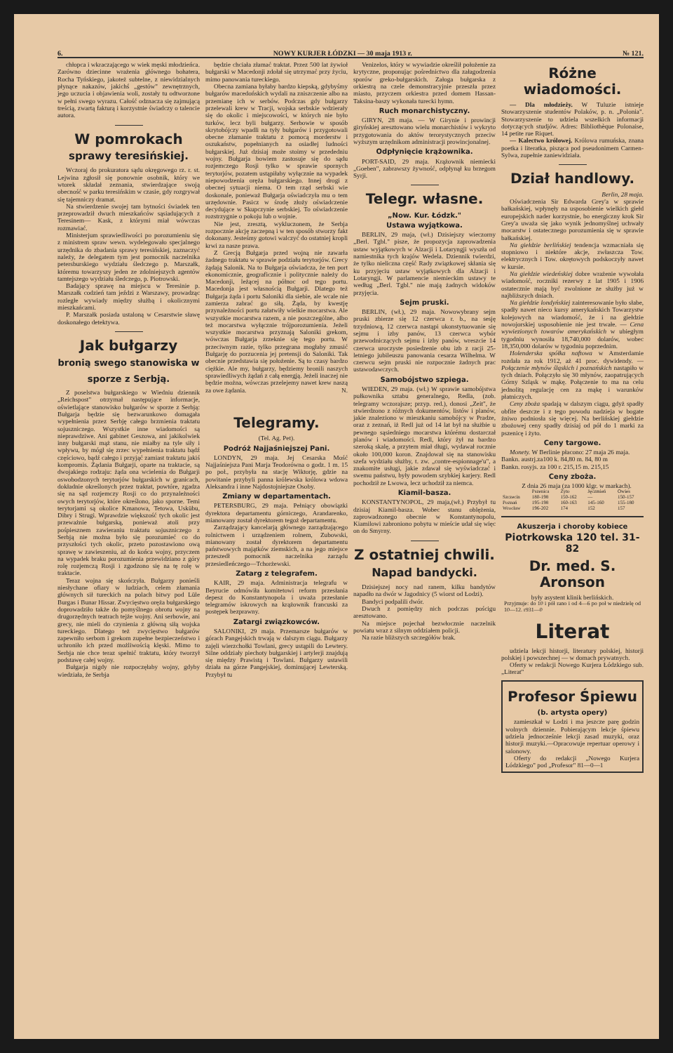6. NOWY KURJER ŁÓDZKI — 30 maja 1913 r. № 121.
chłopca i wkraczającego w wiek męski młodzieńca. Zarówno dziecinne wrażenia głównego bohatera, Rocha Tyńskiego, jakoteż subtelne, z niewidzialnych płynące nakazów, jakichś „gestów" zewnętrznych, jego uczucia i objawienia woli, zostały tu odtworzone w pełni swego wyrazu. Całość odznacza się zajmującą treścią, zwartą fakturą i korzystnie świadczy o talencie autora.
W pomrokach
sprawy teresińskiej.
Wczoraj do prokuratora sądu okręgowego rz. r. st. Lejwina zgłosił się ponownie osobnik, który we wtorek składał zeznania, stwierdzające swoją obecność w parku teresińskim w czasie, gdy rozgrywał się tajemniczy dramat.
Na stwierdzenie swojej tam bytności świadek ten przeprowadził dwuch mieszkańców sąsiadujących z Teresinem— Kask, z którymi miał wówczas rozmawiać.
Ministerjum sprawiedliwości po porozumieniu się z ministrem spraw wewn. wydelegowało specjalnego urzędnika do zbadania sprawy teresińskiej, zaznaczyć należy, że delegatem tym jest pomocnik naczelnika petersburskiego wydziału śledczego p. Marszałk, któremu towarzyszy jeden ze zdolniejszych agentów tamtejszego wydziału śledczego, p. Piotrowski.
Badający sprawę na miejscu w Teresinie p. Marszałk codzień tam jeździ z Warszawy, prowadząc rozległe wywiady między służbą i okolicznymi mieszkańcami.
P. Marszałk posiada ustaloną w Cesarstwie sławę doskonałego detektywa.
Jak bułgarzy
bronią swego stanowiska w sporze z Serbją.
Z poselstwa bułgarskiego w Wiedniu dziennik „Reichspost" otrzymał następujące informacje, oświetlające stanowisko bułgarów w sporze z Serbją: Bułgarja będzie się bezwarunkowo domagała wypełnienia przez Serbję całego brzmienia traktatu sojuszniczego. Wszystkie inne wiadomości są nieprawdziwe. Ani gabinet Geszowa, ani jakikolwiek inny bułgarski mąż stanu, nie miałby na tyle siły i wpływu, by mógł się zrzec wypełnienia traktatu bądź częściowo, bądź całego i przyjąć zamiast traktatu jakiś kompromis. Żądania Bułgarji, oparte na traktacie, są dwojakiego rodzaju: żąda ona wcielenia do Bułgarji oswobodzonych terytorjów bułgarskich w granicach, dokładnie określonych przez traktat, powtóre, zgadza się na sąd rozjemczy Rosji co do przynależności owych terytorjów, które określono, jako sporne. Temi terytorjami są okolice Kmanowa, Tetowa, Uskübu, Dibry i Strugi. Wprawdzie większość tych okolic jest przeważnie bułgarską, ponieważ atoli przy pośpiesznem zawieraniu traktatu sojuszniczego z Serbją nie można było się porozumieć co do przyszłości tych okolic, przeto pozostawiono ową sprawę w zawieszeniu, aż do końca wojny, przyczem na wypadek braku porozumienia przewidziano z góry rolę rozjemczą Rosji i zgodzono się na tę rolę w traktacie.
Teraz wojna się skończyła. Bułgarzy ponieśli niesłychane ofiary w ludziach, celem złamania głównych sił tureckich na polach bitwy pod Lüle Burgas i Bunar Hissar. Zwycięstwo oręża bułgarskiego doprowadziło także do pomyślnego obrotu wojny na drugorzędnych teatrach tejże wojny. Ani serbowie, ani grecy, nie mieli do czynienia z główną siłą wojska tureckiego. Dlatego też zwycięstwo bułgarów zapewniło serbom i grekom zupełne bezpieczeństwo i uchroniło ich przed możliwością klęski. Mimo to Serbja nie chce teraz spełnić traktatu, który tworzył podstawę całej wojny.
Bułgarja nigdy nie rozpoczęłaby wojny, gdyby wiedziała, że Serbja
będzie chciała złamać traktat. Przez 500 lat żywioł bułgarski w Macedonji zdołał się utrzymać przy życiu, mimo panowania tureckiego.
Obecna zamiana byłaby bardzo kiepską, gdybyśmy bułgarów macedońskich wydali na zniszczenie albo na przemianę ich w serbów. Podczas gdy bułgarzy przelewali krew w Tracji, wojska serbskie wdzierały się do okolic i miejscowości, w których nie było turków, lecz byli bułgarzy. Serbowie w sposób skrytobójczy wpadli na tyły bułgarów i przygotowali obecne złamanie traktatu z pomocą morderstw i oszukaństw, popełnianych na osiadłej ludności bułgarskiej. Już dzisiaj może stoimy w przededniu wojny. Bułgarja bowiem zastosuje się do sądu rozjemczego Rosji tylko w sprawie spornych terytorjów, pozatem ustąpiłaby wyłącznie na wypadek niepowodzenia oręża bułgarskiego. Innej drogi z obecnej sytuacji niema. O tem rząd serbski wie doskonale, ponieważ Bułgarja oświadczyła mu o tem urzędownie. Pasicz w środę złoży oświadczenie decydujące w Skupczynie serbskiej. To oświadczenie rozstrzygnie o pokoju lub o wojnie.
Nie jest, zresztą, wykluczonem, że Serbja rozpocznie akcję zaczepną i w ten sposób stworzy fakt dokonany. Jesteśmy gotowi walczyć do ostatniej kropli krwi za nasze prawa.
Z Grecją Bułgarja przed wojną nie zawarła żadnego traktatu w sprawie podziału terytorjów. Grecy żądają Salonik. Na to Bułgarja oświadcza, że ten port ekonomicznie, geograficznie i politycznie należy do Macedonji, leżącej na północ od tego portu. Macedonja jest własnością Bułgarji. Dlatego też Bułgarja żąda i portu Saloniki dla siebie, ale wcale nie zamierza zabrać go siłą. Żąda, by kwestję przynależności portu załatwiły wielkie mocarstwa. Ale wszystkie mocarstwa razem, a nie poszczególne, albo też mocarstwa wyłącznie trójporozumienia. Jeżeli wszystkie mocarstwa przyznają Saloniki grekom, wówczas Bułgarja zrzeknie się tego portu. W przeciwnym razie, tylko przegrana mogłaby zmusić Bułgarję do porzucenia jej pretensji do Saloniki. Tak obecnie przedstawia się położenie. Są to czasy bardzo ciężkie. Ale my, bułgarzy, będziemy bronili naszych sprawiedliwych żądań z całą energją. Jeżeli inaczej nie będzie można, wówczas przelejemy nawet krew naszą za owe żądania. N.
Telegramy.
(Tel. Ag. Pet).
Podróż Najjaśniejszej Pani.
LONDYN, 29 maja. Jej Cesarska Mość Najjaśniejsza Pani Marja Teodorówna o godz. 1 m. 15 po poł., przybyła na stację Wiktorję, gdzie na powitanie przybyli panna królewska królowa wdowa Aleksandra i inne Najdostojniejsze Osoby.
Zmiany w departamentach.
PETERSBURG, 29 maja. Pełniący obowiązki dyrektora departamentu górniczego, Arandarenko, mianowany został dyrektorem tegoż departamentu.
Zarządzający kancelarją głównego zarządzającego rolnictwem i urządzeniem rolnem, Zubowski, mianowany został dyrektorem departamentu państwowych majątków ziemskich, a na jego miejsce przeszedł pomocnik naczelnika zarządu przesiedleńczego—Tchorżewski.
Zatarg z telegrafem.
KAIR, 29 maja. Administracja telegrafu w Beyrucie odmówiła komitetowi reform przesłania depesz do Konstantynopola i uważa przesłanie telegramów iskrowych na krążownik francuski za postępek bezprawny.
Zatargi związkowców.
SALONIKI, 29 maja. Przemarsze bułgarów w górach Pangejskich trwają w dalszym ciągu. Bułgarzy zajęli wierzchołki Towlani, grecy ustąpili do Lewtery. Silne oddziały piechoty bułgarskiej i artylerji znajdują się między Prawistą i Towlani. Bułgarzy ustawili działa na górze Pangejskiej, dominującej Lewterską. Przybył tu
Venizelos, który w wywiadzie określił położenie za krytyczne, proponując pośrednictwo dla załagodzenia sporów greko-bułgarskich. Załoga bułgarska z orkiestrą na czele demonstracyjnie przeszła przez miasto, przyczem orkiestra przed domem Hassan-Taksina-baszy wykonała turecki hymn.
Ruch monarchistyczny.
GIRYN, 28 maja. — W Girynie i prowincji giryńskiej aresztowano wielu monarchistów i wykryto przygotowania do aktów terorystycznych przeciw wyższym urzędnikom administracji prowincjonalnej.
Odpłynięcie krążownika.
PORT-SAID, 29 maja. Krążownik niemiecki „Goeben", zabrawszy żywność, odpłynął ku brzegom Syrji.
Telegr. własne.
„Now. Kur. Łódzk."
Ustawa wyjątkowa.
BERLIN, 29 maja, (wł.) Dzisiejszy wieczorny „Berl. Tgbl." pisze, że propozycja zaprowadzenia ustaw wyjątkowych w Alzacji i Lotaryngji wyszła od namiestnika tych krajów Wedela. Dziennik twierdzi, że tylko nieliczna część Rady związkowej skłania się ku przyjęciu ustaw wyjątkowych dla Alzacji i Lotaryngji. W parlamencie niemieckim ustawy te według „Berl. Tgbl." nie mają żadnych widoków przyjęcia.
Sejm pruski.
BERLIN, (wł.), 29 maja. Nowowybrany sejm pruski zbierze się 12 czerwca r. b., na sesję trzydniową, 12 czerwca nastąpi ukonstytuowanie się sejmu i izby panów, 13 czerwca wybór przewodniczących sejmu i izby panów, wreszcie 14 czerwca uroczyste posiedzenie obu izb z racji 25-letniego jubileuszu panowania cesarza Wilhelma. W czerwcu sejm pruski nie rozpocznie żadnych prac ustawodawczych.
Samobójstwo szpiega.
WIEDEN, 29 maja. (wł.) W sprawie samobójstwa pułkownika sztabu generalnego, Redla, (zob. telegramy wczorajsze; przyp. red.), donosi „Zeit", że stwierdzono z różnych dokumentów, listów i planów, jakie znaleziono w mieszkaniu samobójcy w Pradze, oraz z zeznań, iż Redl już od 14 lat był na służbie u pewnego sąsiedniego mocarstwa którému dostarczał planów i wiadomości. Redl, który żył na bardzo szeroką skalę, a przytem miał długi, wydawał rocznie około 100,000 koron. Znajdował się na stanowisku szefa wydziału służby, t. zw. „contre-espionnage'u", a znakomite usługi, jakie zdawał się wyświadczać i swemu państwu, były powodem szybkiej karjery. Redl pochodził ze Lwowa, lecz uchodził za niemca.
Kiamil-basza.
KONSTANTYNOPOL, 29 maja,(wł.) Przybył tu dzisiaj Kiamil-basza. Wobec stanu oblężenia, zaprowadzonego obecnie w Konstantynopolu, Kiamilowi zabroniono pobytu w mieście udał się więc on do Smyrny.
Z ostatniej chwili.
Napad bandycki.
Dzisiejszej nocy nad ranem, kilku bandytów napadło na dwór w Jagodnicy (5 wiorst od Łodzi).
Bandyci podpalili dwór.
Dwuch z pomiędzy nich podczas pościgu aresztowano.
Na miejsce pojechał bezwłocznie naczelnik powiatu wraz z silnym oddziałem policji.
Na razie bliższych szczegółów brak.
Różne wiadomości.
— Dla młodzieży. W Tuluzie istnieje Stowarzyszenie studentów Polaków, p. n. „Polonia". Stowarzyszenie to udziela wszelkich informacji dotyczących studjów. Adres: Bibliothèque Polonaise, 14 petite rue Riquet.
— Kalectwo królowej. Królowa rumuńska, znana poetka i literatka, pisząca pod pseudonimem Carmen-Sylwa, zupełnie zaniewidziała.
Dział handlowy.
Berlin, 28 maja.
Oświadczenia Sir Edwarda Grey'a w sprawie bałkańskiej, wpłynęły na usposobienie wielkich giełd europejskich nader korzystnie, bo energiczny krok Sir Grey'a uważa się jako wynik jednomyślnej uchwały mocarstw i ostatecznego porozumienia się w sprawie bałkańskiej.
Na giełdzie berlińskiej tendencja wzmacniała się stopniowo i niektóre akcje, zwłaszcza Tow. elektrycznych i Tow. okrętowych podskoczyły nawet w kursie.
Na giełdzie wiedeńskiej dobre wrażenie wywołała wiadomość, roczniki rezerwy z lat 1905 i 1906 ostatecznie mają być zwolnione ze służby już w najbliższych dniach.
Na giełdzie londyńskiej zainteresowanie było słabe, spadły nawet nieco kursy amerykańskich Towarzystw kolejowych na wiadomość, że i na giełdzie nowojorskiej usposobienie nie jest trwałe. — Cena wywiezionych towarów amerykańskich w ubiegłym tygodniu wynosiła 18,740,000 dolarów, wobec 18,350,000 dolarów w tygodniu poprzednim.
Holenderska spółka naftowa w Amsterdamie rozdała za rok 1912, aż 41 proc. dywidendy. — Połączenie młynów śląskich i poznańskich nastąpiło w tych dniach. Połączyło się 30 młynów, zaopatrujących Górny Szląsk w mąkę. Połączenie to ma na celu jednolitą regulację cen za mąkę i warunków płatniczych.
Ceny zboża spadają w dalszym ciągu, gdyż spadły obfite deszcze i z tego powodu nadzieja w bogate żniwo podniosła się więcej. Na berlińskiej giełdzie zbożowej ceny spadły dzisiaj od pół do 1 marki za pszenicę i żyto.
Ceny targowe.
Monety. W Berlinie płacono: 27 maja 26 maja.
Bankn. austrj.za100 k. 84,80 m. 84, 80 m
Bankn. rosyjs. za 100 r. 215,15 m. 215,15
Ceny zboża.
Z dnia 26 maja (za 1000 klgr. w markach).
| | Pszenica | Żyto | Jęczmień | Owies |
| --- | --- | --- | --- | --- |
| Szczecin | 180-198 | 150-162 | — | 150-157 |
| Poznań | 195-198 | 160-163 | 145-160 | 155-180 |
| Wrocław | 196-202 | 174 | 152 | 157 |
Akuszerja i choroby kobiece
Piotrkowska 120 tel. 31-82
Dr. med. S. Aronson
były asystent klinik berlińskich.
Przyjmuje: do 10 i pół rano i od 4—6 po poł w niedzielę od 10—12. r931—0
Literat
udziela lekcji historji, literatury polskiej, historji polskiej i powszechnej — w domach prywatnych.
Oferty w redakcji Nowego Kurjera Łódzkiego sub. „Literat"
Profesor Śpiewu
(b. artysta opery)
zamieszkał w Łodzi i ma jeszcze parę godzin wolnych dziennie. Pobierającym lekcje śpiewu udziela jednocześnie lekcji zasad muzyki, oraz historji muzyki.—Opracowuje repertuar operowy i salonowy.
Oferty do redakcji „Nowego Kurjera Łódzkiego" pod „Profesor" 81—0—1